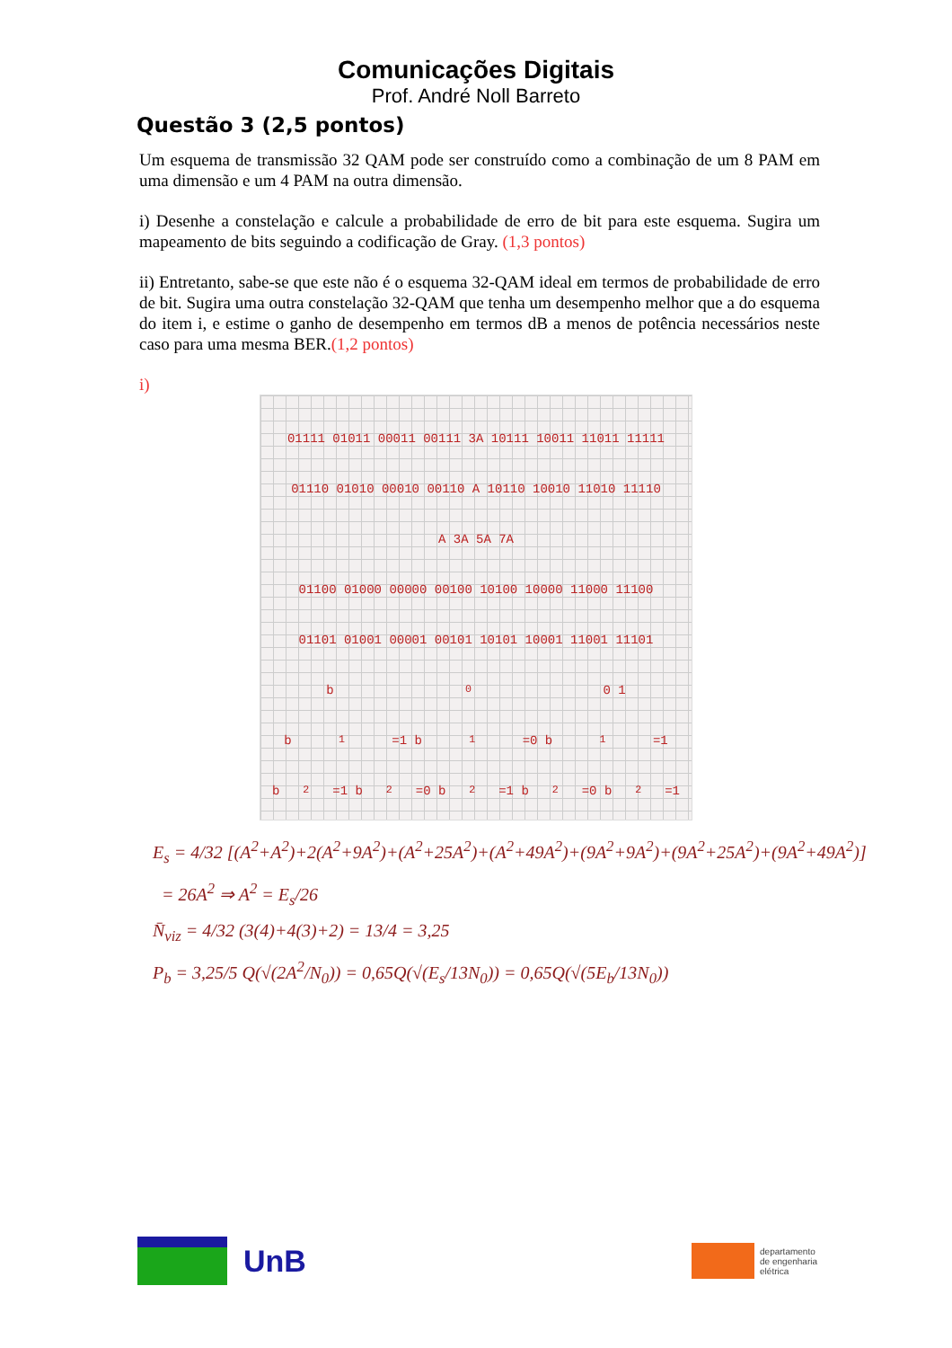Comunicações Digitais
Prof. André Noll Barreto
Questão 3 (2,5 pontos)
Um esquema de transmissão 32 QAM pode ser construído como a combinação de um 8 PAM em uma dimensão e um 4 PAM na outra dimensão.
i) Desenhe a constelação e calcule a probabilidade de erro de bit para este esquema. Sugira um mapeamento de bits seguindo a codificação de Gray. (1,3 pontos)
ii) Entretanto, sabe-se que este não é o esquema 32-QAM ideal em termos de probabilidade de erro de bit. Sugira uma outra constelação 32-QAM que tenha um desempenho melhor que a do esquema do item i, e estime o ganho de desempenho em termos dB a menos de potência necessários neste caso para uma mesma BER.(1,2 pontos)
i)
01111 01011 00011 00111 3A 10111 10011 11011 11111
01110 01010 00010 00110 A 10110 10010 11010 11110
A 3A 5A 7A
01100 01000 00000 00100 10100 10000 11000 11100
01101 01001 00001 00101 10101 10001 11001 11101
b<sub>0</sub> 0 1
b<sub>1</sub>=1 b<sub>1</sub>=0 b<sub>1</sub>=1
b<sub>2</sub>=1 b<sub>2</sub>=0 b<sub>2</sub>=1 b<sub>2</sub>=0 b<sub>2</sub>=1
E<sub>s</sub> = 4/32 [(A<sup>2</sup>+A<sup>2</sup>)+2(A<sup>2</sup>+9A<sup>2</sup>)+(A<sup>2</sup>+25A<sup>2</sup>)+(A<sup>2</sup>+49A<sup>2</sup>)+(9A<sup>2</sup>+9A<sup>2</sup>)+(9A<sup>2</sup>+25A<sup>2</sup>)+(9A<sup>2</sup>+49A<sup>2</sup>)]
= 26A<sup>2</sup> ⇒ A<sup>2</sup> = E<sub>s</sub>/26
N̄<sub>viz</sub> = 4/32 (3(4)+4(3)+2) = 13/4 = 3,25
P<sub>b</sub> = 3,25/5 Q(√(2A<sup>2</sup>/N<sub>0</sub>)) = 0,65Q(√(E<sub>s</sub>/13N<sub>0</sub>)) = 0,65Q(√(5E<sub>b</sub>/13N<sub>0</sub>))
UnB
departamento
de engenharia
elétrica